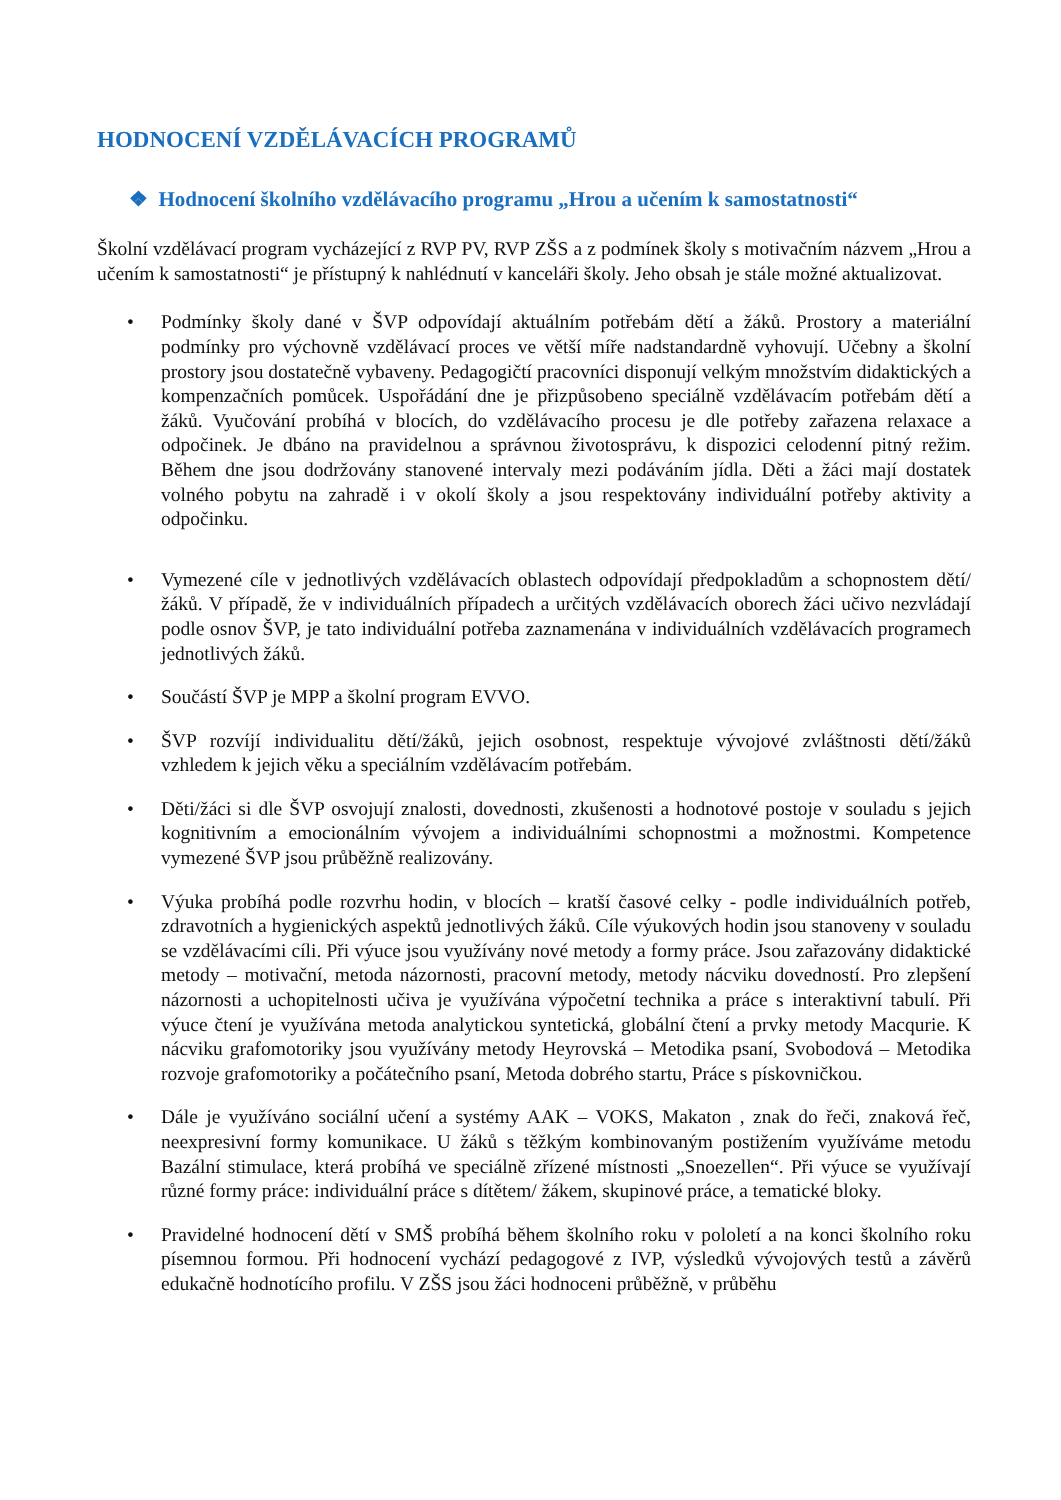HODNOCENÍ VZDĚLÁVACÍCH PROGRAMŮ
❖ Hodnocení školního vzdělávacího programu „Hrou a učením k samostatnosti“
Školní vzdělávací program vycházející z RVP PV, RVP ZŠS a z podmínek školy s motivačním názvem „Hrou a učením k samostatnosti“ je přístupný k nahlédnutí v kanceláři školy. Jeho obsah je stále možné aktualizovat.
• Podmínky školy dané v ŠVP odpovídají aktuálním potřebám dětí a žáků. Prostory a materiální podmínky pro výchovně vzdělávací proces ve větší míře nadstandardně vyhovují. Učebny a školní prostory jsou dostatečně vybaveny. Pedagogičtí pracovníci disponují velkým množstvím didaktických a kompenzačních pomůcek. Uspořádání dne je přizpůsobeno speciálně vzdělávacím potřebám dětí a žáků. Vyučování probíhá v blocích, do vzdělávacího procesu je dle potřeby zařazena relaxace a odpočinek. Je dbáno na pravidelnou a správnou životosprávu, k dispozici celodenní pitný režim. Během dne jsou dodržovány stanovené intervaly mezi podáváním jídla. Děti a žáci mají dostatek volného pobytu na zahradě i v okolí školy a jsou respektovány individuální potřeby aktivity a odpočinku.
• Vymezené cíle v jednotlivých vzdělávacích oblastech odpovídají předpokladům a schopnostem dětí/žáků. V případě, že v individuálních případech a určitých vzdělávacích oborech žáci učivo nezvládají podle osnov ŠVP, je tato individuální potřeba zaznamenána v individuálních vzdělávacích programech jednotlivých žáků.
• Součástí ŠVP je MPP a školní program EVVO.
• ŠVP rozvíjí individualitu dětí/žáků, jejich osobnost, respektuje vývojové zvláštnosti dětí/žáků vzhledem k jejich věku a speciálním vzdělávacím potřebám.
• Děti/žáci si dle ŠVP osvojují znalosti, dovednosti, zkušenosti a hodnotové postoje v souladu s jejich kognitivním a emocionálním vývojem a individuálními schopnostmi a možnostmi. Kompetence vymezené ŠVP jsou průběžně realizovány.
• Výuka probíhá podle rozvrhu hodin, v blocích – kratší časové celky - podle individuálních potřeb, zdravotních a hygienických aspektů jednotlivých žáků. Cíle výukových hodin jsou stanoveny v souladu se vzdělávacími cíli. Při výuce jsou využívány nové metody a formy práce. Jsou zařazovány didaktické metody – motivační, metoda názornosti, pracovní metody, metody nácviku dovedností. Pro zlepšení názornosti a uchopitelnosti učiva je využívána výpočetní technika a práce s interaktivní tabulí. Při výuce čtení je využívána metoda analytickou syntetická, globální čtení a prvky metody Macqurie. K nácviku grafomotoriky jsou využívány metody Heyrovská – Metodika psaní, Svobodová – Metodika rozvoje grafomotoriky a počátečního psaní, Metoda dobrého startu, Práce s pískovničkou.
• Dále je využíváno sociální učení a systémy AAK – VOKS, Makaton , znak do řeči, znaková řeč, neexpresivní formy komunikace. U žáků s těžkým kombinovaným postižením využíváme metodu Bazální stimulace, která probíhá ve speciálně zřízené místnosti „Snoezellen“. Při výuce se využívají různé formy práce: individuální práce s dítětem/ žákem, skupinové práce, a tematické bloky.
• Pravidelné hodnocení dětí v SMŠ probíhá během školního roku v pololetí a na konci školního roku písemnou formou. Při hodnocení vychází pedagogové z IVP, výsledků vývojových testů a závěrů edukačně hodnotícího profilu. V ZŠS jsou žáci hodnoceni průběžně, v průběhu